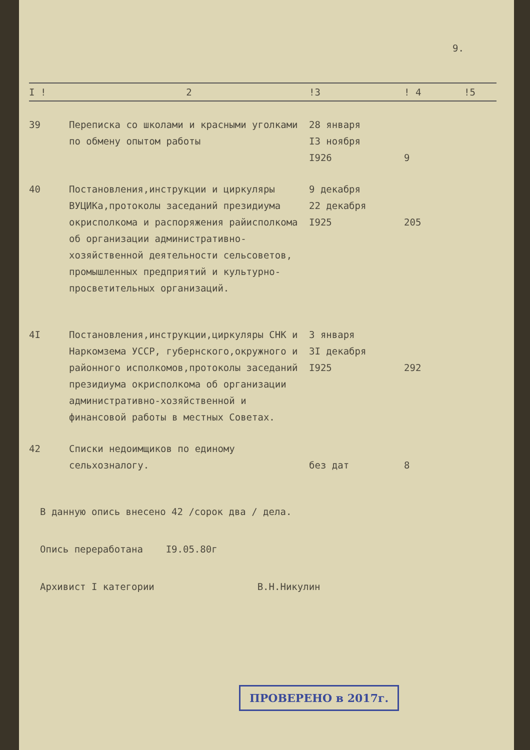9.
| I ! | 2 | !3 | ! 4 | !5 |
| --- | --- | --- | --- | --- |
| 39 | Переписка со школами и красными уголками по обмену опытом работы | 28 января I3 ноября I926 | 9 | |
| 40 | Постановления,инструкции и циркуляры ВУЦИКа,протоколы заседаний президиума окрисполкома и распоряжения райисполкома об организации административно-хозяйственной деятельности сельсоветов, промышленных предприятий и культурно-просветительных организаций. | 9 декабря 22 декабря I925 | 205 | |
| 4I | Постановления,инструкции,циркуляры СНК и Наркомзема УССР, губернского,окружного и районного исполкомов,протоколы заседаний президиума окрисполкома об организации административно-хозяйственной и финансовой работы в местных Советах. | 3 января 3I декабря I925 | 292 | |
| 42 | Списки недоимщиков по единому сельхозналогу. | без дат | 8 | |
В данную опись внесено 42 /сорок два / дела.
Опись переработана I9.05.80г
Архивист I категории В.Н.Никулин
ПРОВЕРЕНО в 2017г.